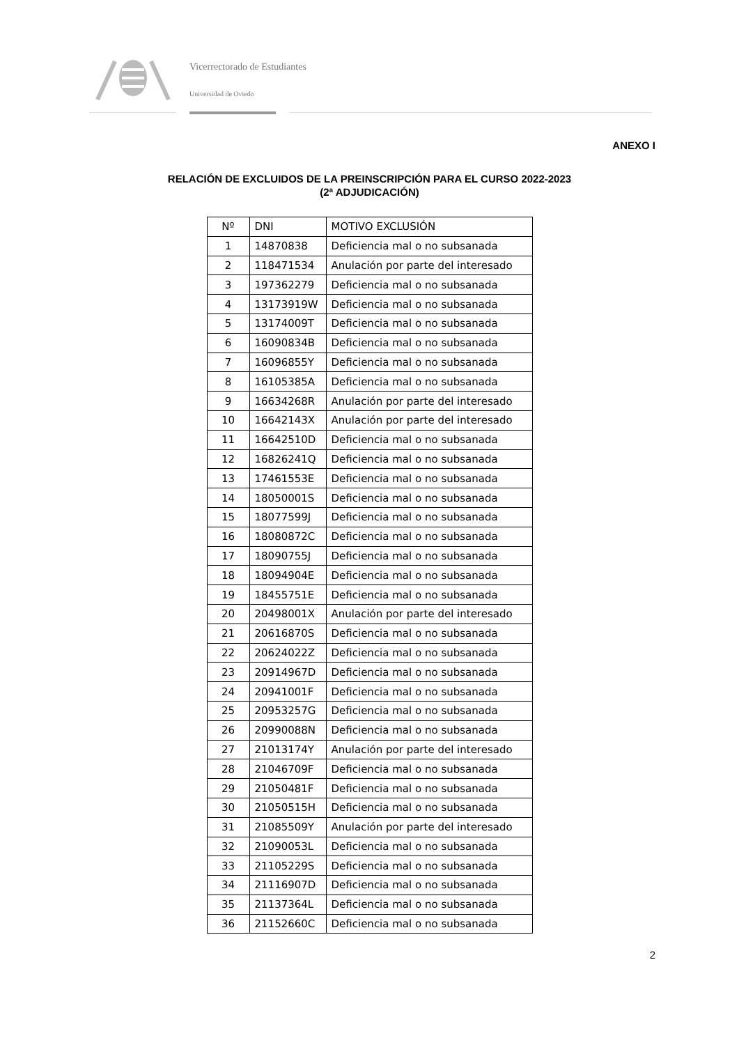Vicerrectorado de Estudiantes
Universidad de Oviedo
ANEXO I
RELACIÓN DE EXCLUIDOS DE LA PREINSCRIPCIÓN PARA EL CURSO 2022-2023
(2ª ADJUDICACIÓN)
| Nº | DNI | MOTIVO EXCLUSIÓN |
| --- | --- | --- |
| 1 | 14870838 | Deficiencia mal o no subsanada |
| 2 | 118471534 | Anulación por parte del interesado |
| 3 | 197362279 | Deficiencia mal o no subsanada |
| 4 | 13173919W | Deficiencia mal o no subsanada |
| 5 | 13174009T | Deficiencia mal o no subsanada |
| 6 | 16090834B | Deficiencia mal o no subsanada |
| 7 | 16096855Y | Deficiencia mal o no subsanada |
| 8 | 16105385A | Deficiencia mal o no subsanada |
| 9 | 16634268R | Anulación por parte del interesado |
| 10 | 16642143X | Anulación por parte del interesado |
| 11 | 16642510D | Deficiencia mal o no subsanada |
| 12 | 16826241Q | Deficiencia mal o no subsanada |
| 13 | 17461553E | Deficiencia mal o no subsanada |
| 14 | 18050001S | Deficiencia mal o no subsanada |
| 15 | 18077599J | Deficiencia mal o no subsanada |
| 16 | 18080872C | Deficiencia mal o no subsanada |
| 17 | 18090755J | Deficiencia mal o no subsanada |
| 18 | 18094904E | Deficiencia mal o no subsanada |
| 19 | 18455751E | Deficiencia mal o no subsanada |
| 20 | 20498001X | Anulación por parte del interesado |
| 21 | 20616870S | Deficiencia mal o no subsanada |
| 22 | 20624022Z | Deficiencia mal o no subsanada |
| 23 | 20914967D | Deficiencia mal o no subsanada |
| 24 | 20941001F | Deficiencia mal o no subsanada |
| 25 | 20953257G | Deficiencia mal o no subsanada |
| 26 | 20990088N | Deficiencia mal o no subsanada |
| 27 | 21013174Y | Anulación por parte del interesado |
| 28 | 21046709F | Deficiencia mal o no subsanada |
| 29 | 21050481F | Deficiencia mal o no subsanada |
| 30 | 21050515H | Deficiencia mal o no subsanada |
| 31 | 21085509Y | Anulación por parte del interesado |
| 32 | 21090053L | Deficiencia mal o no subsanada |
| 33 | 21105229S | Deficiencia mal o no subsanada |
| 34 | 21116907D | Deficiencia mal o no subsanada |
| 35 | 21137364L | Deficiencia mal o no subsanada |
| 36 | 21152660C | Deficiencia mal o no subsanada |
2